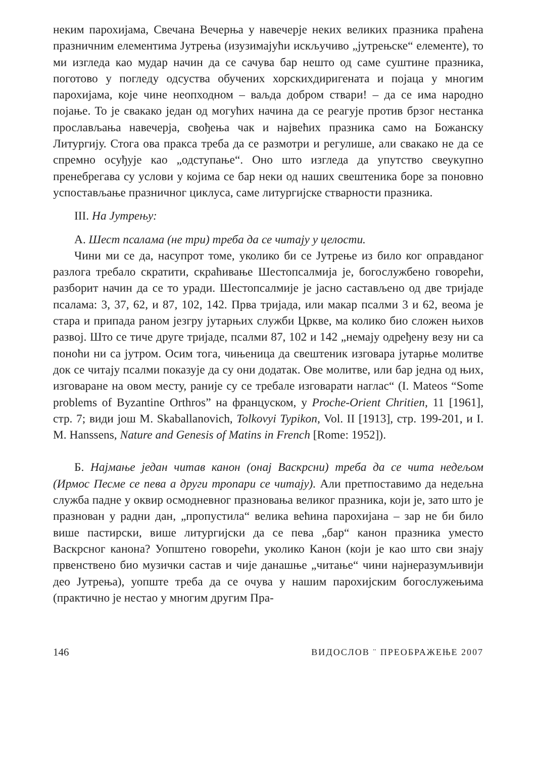неким парохијама, Свечана Вечерња у навечерје неких великих празника праћена празничним елементима Јутрења (изузимајући искључиво „јутрењске“ елементе), то ми изгледа као мудар начин да се сачува бар нешто од саме суштине празника, поготово у погледу одсуства обучених хорскихдиригената и појаца у многим парохијама, које чине неопходном – ваљда добром ствари! – да се има народно појање. То је свакако један од могућих начина да се реагује против брзог нестанка прослављања навечерја, свођења чак и највећих празника само на Божанску Литургију. Стога ова пракса треба да се размотри и регулише, али свакако не да се спремно осуђује као „одступање“. Оно што изгледа да упутство свеукупно пренебрегава су услови у којима се бар неки од наших свештеника боре за поновно успостављање празничног циклуса, саме литургијске стварности празника.
III. На Јутрењу:
А. Шест псалама (не три) треба да се читају у целости.
Чини ми се да, насупрот томе, уколико би се Јутрење из било ког оправданог разлога требало скратити, скраћивање Шестопсалмија је, богослужбено говорећи, разборит начин да се то уради. Шестопсалмије је јасно састављено од две тријаде псалама: 3, 37, 62, и 87, 102, 142. Прва тријада, или макар псалми 3 и 62, веома је стара и припада раном језгру јутарњих служби Цркве, ма колико био сложен њихов развој. Што се тиче друге тријаде, псалми 87, 102 и 142 „немају одређену везу ни са поноћи ни са јутром. Осим тога, чињеница да свештеник изговара јутарње молитве док се читају псалми показује да су они додатак. Ове молитве, или бар једна од њих, изговаране на овом месту, раније су се требале изговарати наглас“ (I. Mateos “Some problems of Byzantine Orthros” на француском, у Proche-Orient Chritien, 11 [1961], стр. 7; види још M. Skaballanovich, Tolkovyi Typikon, Vol. II [1913], стр. 199-201, и I. M. Hanssens, Nature and Genesis of Matins in French [Rome: 1952]).
Б. Најмање један читав канон (онај Васкрсни) треба да се чита недељом (Ирмос Песме се пева а други тропари се читају). Али претпоставимо да недељна служба падне у оквир осмодневног празновања великог празника, који је, зато што је празнован у радни дан, „пропустила“ велика већина парохијана – зар не би било више пастирски, више литургијски да се пева „бар“ канон празника уместо Васкрсног канона? Уопштено говорећи, уколико Канон (који је као што сви знају првенствено био музички састав и чије данашње „читање“ чини најнеразумљивији део Јутрења), уопште треба да се очува у нашим парохијским богослужењима (практично је нестао у многим другим Пра-
146 ВИДОСЛОВ ¨ ПРЕОБРАЖЕЊЕ 2007